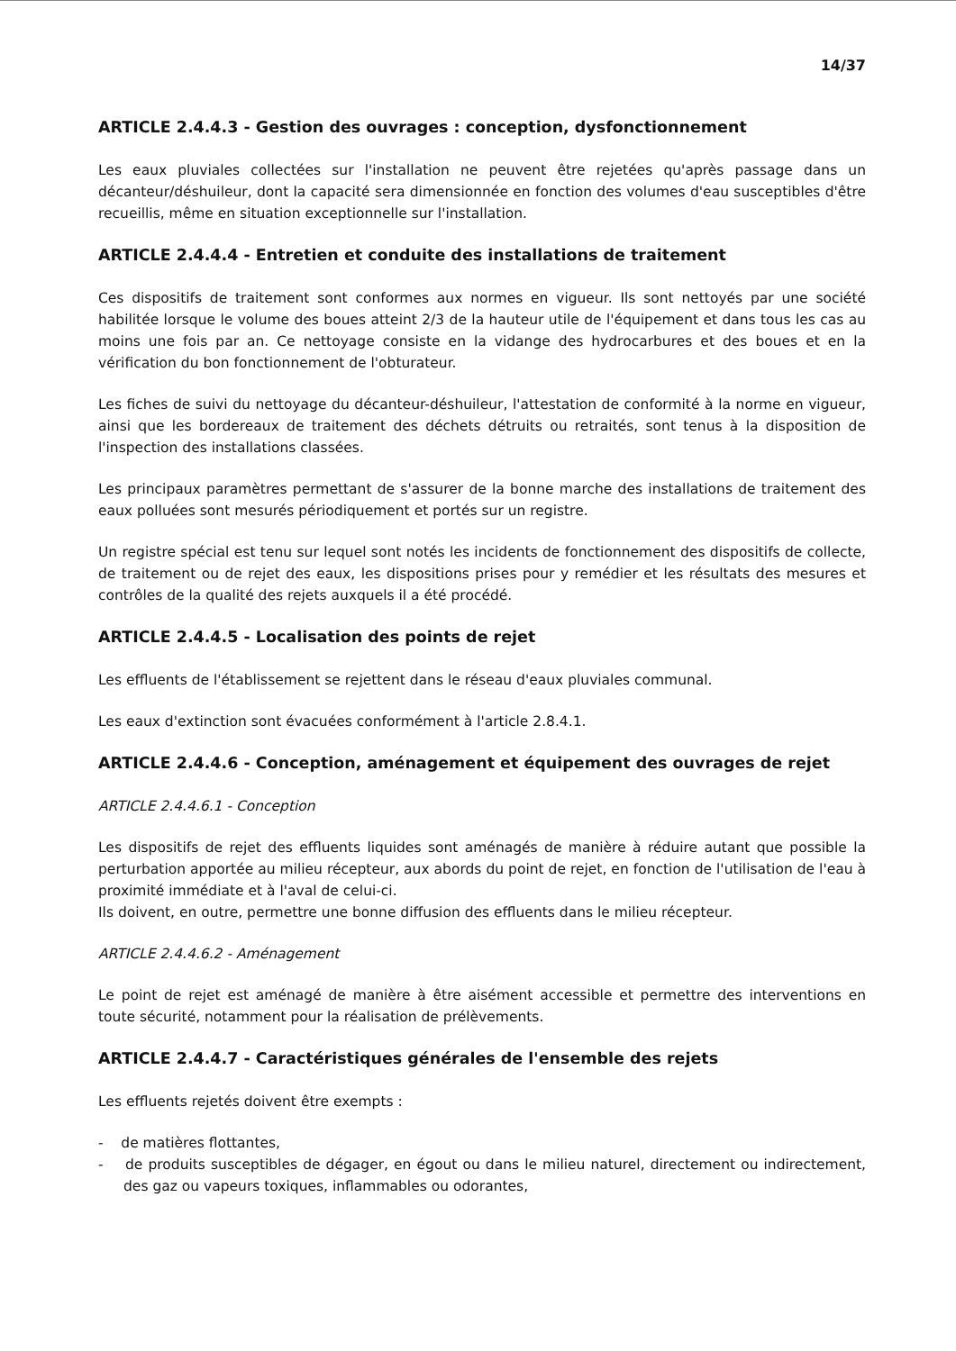14/37
ARTICLE 2.4.4.3 - Gestion des ouvrages : conception, dysfonctionnement
Les eaux pluviales collectées sur l'installation ne peuvent être rejetées qu'après passage dans un décanteur/déshuileur, dont la capacité sera dimensionnée en fonction des volumes d'eau susceptibles d'être recueillis, même en situation exceptionnelle sur l'installation.
ARTICLE 2.4.4.4 - Entretien et conduite des installations de traitement
Ces dispositifs de traitement sont conformes aux normes en vigueur. Ils sont nettoyés par une société habilitée lorsque le volume des boues atteint 2/3 de la hauteur utile de l'équipement et dans tous les cas au moins une fois par an. Ce nettoyage consiste en la vidange des hydrocarbures et des boues et en la vérification du bon fonctionnement de l'obturateur.
Les fiches de suivi du nettoyage du décanteur-déshuileur, l'attestation de conformité à la norme en vigueur, ainsi que les bordereaux de traitement des déchets détruits ou retraités, sont tenus à la disposition de l'inspection des installations classées.
Les principaux paramètres permettant de s'assurer de la bonne marche des installations de traitement des eaux polluées sont mesurés périodiquement et portés sur un registre.
Un registre spécial est tenu sur lequel sont notés les incidents de fonctionnement des dispositifs de collecte, de traitement ou de rejet des eaux, les dispositions prises pour y remédier et les résultats des mesures et contrôles de la qualité des rejets auxquels il a été procédé.
ARTICLE 2.4.4.5 - Localisation des points de rejet
Les effluents de l'établissement se rejettent dans le réseau d'eaux pluviales communal.
Les eaux d'extinction sont évacuées conformément à l'article 2.8.4.1.
ARTICLE 2.4.4.6 - Conception, aménagement et équipement des ouvrages de rejet
ARTICLE 2.4.4.6.1 - Conception
Les dispositifs de rejet des effluents liquides sont aménagés de manière à réduire autant que possible la perturbation apportée au milieu récepteur, aux abords du point de rejet, en fonction de l'utilisation de l'eau à proximité immédiate et à l'aval de celui-ci.
Ils doivent, en outre, permettre une bonne diffusion des effluents dans le milieu récepteur.
ARTICLE 2.4.4.6.2 - Aménagement
Le point de rejet est aménagé de manière à être aisément accessible et permettre des interventions en toute sécurité, notamment pour la réalisation de prélèvements.
ARTICLE 2.4.4.7 - Caractéristiques générales de l'ensemble des rejets
Les effluents rejetés doivent être exempts :
- de matières flottantes,
- de produits susceptibles de dégager, en égout ou dans le milieu naturel, directement ou indirectement, des gaz ou vapeurs toxiques, inflammables ou odorantes,